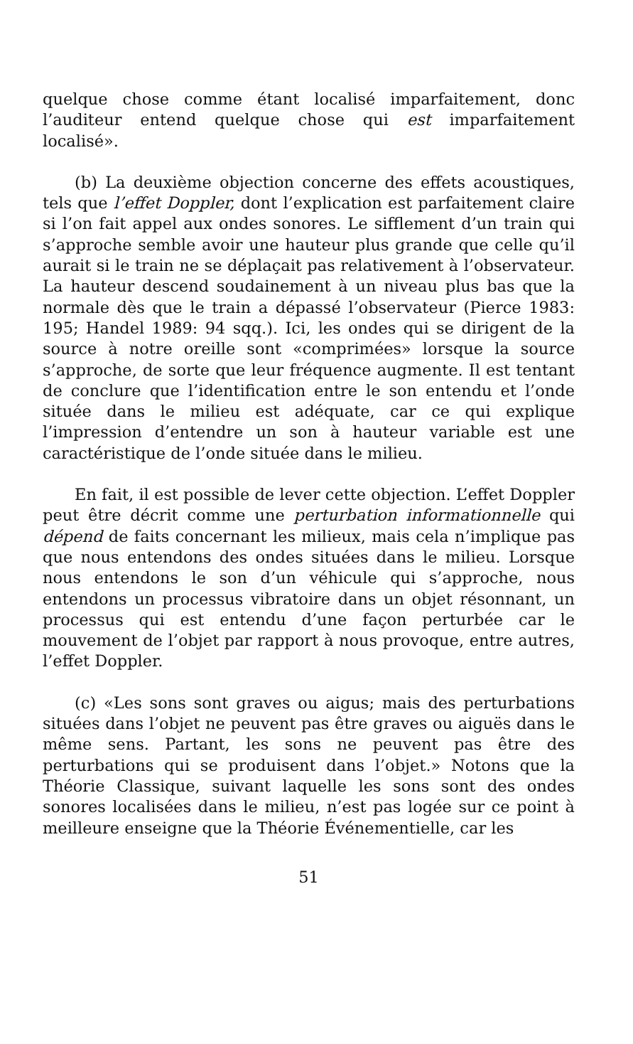quelque chose comme étant localisé imparfaitement, donc l’auditeur entend quelque chose qui est imparfaitement localisé».
(b) La deuxième objection concerne des effets acoustiques, tels que l’effet Doppler, dont l’explication est parfaitement claire si l’on fait appel aux ondes sonores. Le sifflement d’un train qui s’approche semble avoir une hauteur plus grande que celle qu’il aurait si le train ne se déplaçait pas relativement à l’observateur. La hauteur descend soudainement à un niveau plus bas que la normale dès que le train a dépassé l’observateur (Pierce 1983: 195; Handel 1989: 94 sqq.). Ici, les ondes qui se dirigent de la source à notre oreille sont «comprimées» lorsque la source s’approche, de sorte que leur fréquence augmente. Il est tentant de conclure que l’identification entre le son entendu et l’onde située dans le milieu est adéquate, car ce qui explique l’impression d’entendre un son à hauteur variable est une caractéristique de l’onde située dans le milieu.
En fait, il est possible de lever cette objection. L’effet Doppler peut être décrit comme une perturbation informationnelle qui dépend de faits concernant les milieux, mais cela n’implique pas que nous entendons des ondes situées dans le milieu. Lorsque nous entendons le son d’un véhicule qui s’approche, nous entendons un processus vibratoire dans un objet résonnant, un processus qui est entendu d’une façon perturbée car le mouvement de l’objet par rapport à nous provoque, entre autres, l’effet Doppler.
(c) «Les sons sont graves ou aigus; mais des perturbations situées dans l’objet ne peuvent pas être graves ou aiguës dans le même sens. Partant, les sons ne peuvent pas être des perturbations qui se produisent dans l’objet.» Notons que la Théorie Classique, suivant laquelle les sons sont des ondes sonores localisées dans le milieu, n’est pas logée sur ce point à meilleure enseigne que la Théorie Événementielle, car les
51